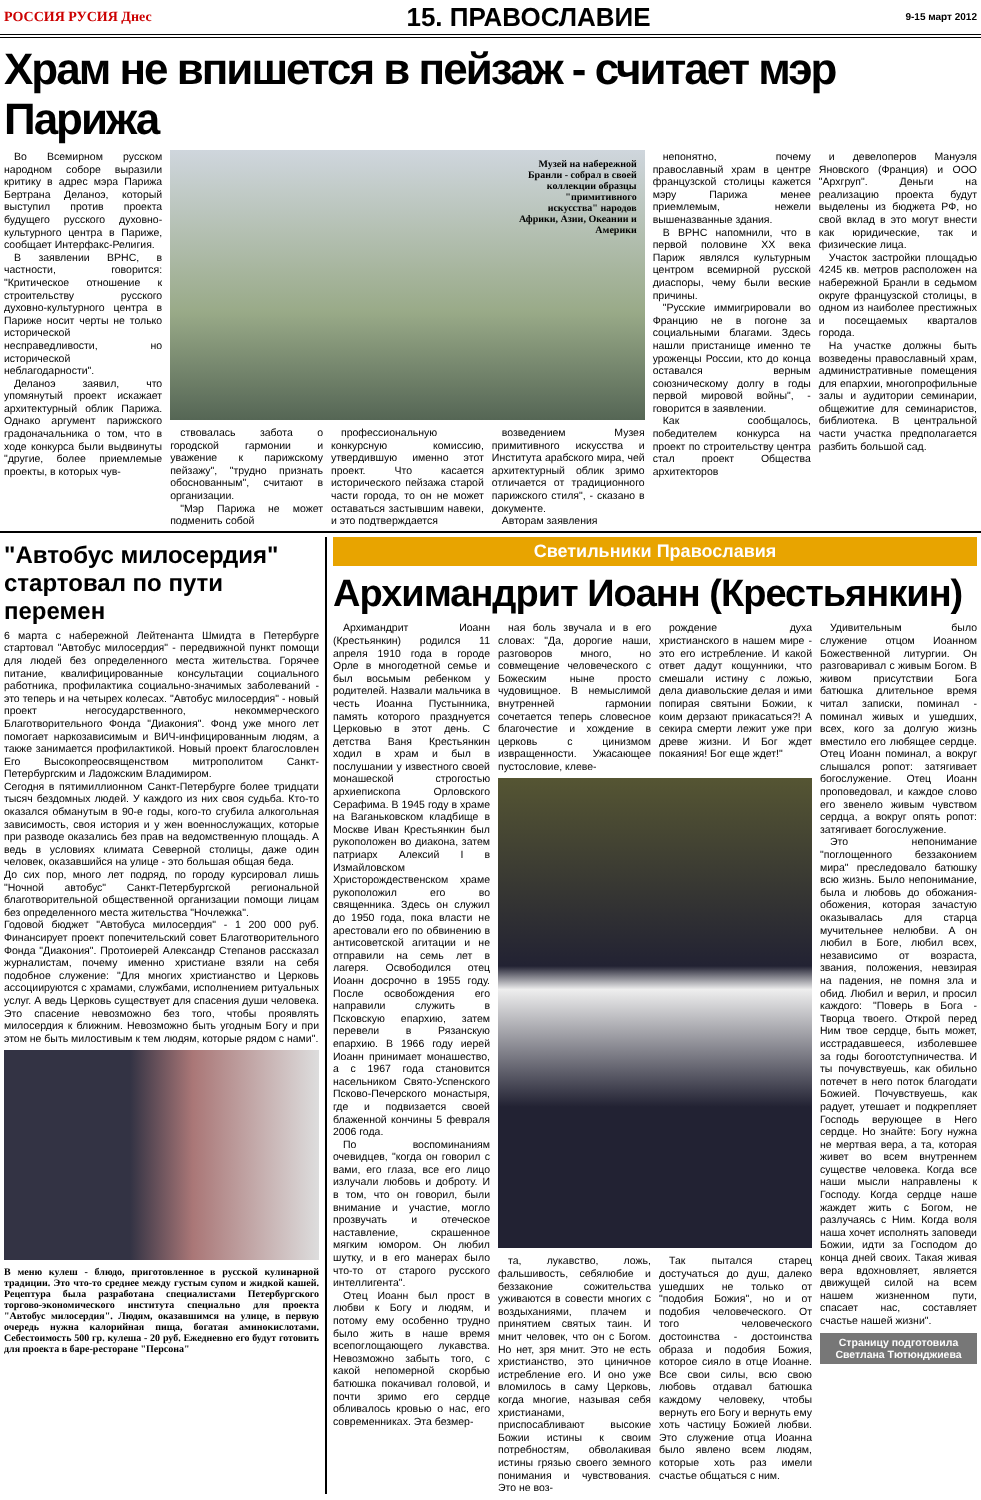РОССИЯ РУСИЯ Днес 15. ПРАВОСЛАВИЕ 9-15 март 2012
Храм не впишется в пейзаж - считает мэр Парижа
Во Всемирном русском народном соборе выразили критику в адрес мэра Парижа Бертрана Деланоэ, который выступил против проекта будущего русского духовно-культурного центра в Париже, сообщает Интерфакс-Религия.
В заявлении ВРНС, в частности, говорится: "Критическое отношение к строительству русского духовно-культурного центра в Париже носит черты не только исторической несправедливости, но исторической неблагодарности".
Деланоэ заявил, что упомянутый проект искажает архитектурный облик Парижа. Однако аргумент парижского градоначальника о том, что в ходе конкурса были выдвинуты "другие, более приемлемые проекты, в которых чув-
Музей на набережной Бранли - собрал в своей коллекции образцы "примитивного искусства" народов Африки, Азии, Океании и Америки
ствовалась забота о городской гармонии и уважение к парижскому пейзажу", "трудно признать обоснованным", считают в организации.
"Мэр Парижа не может подменить собой
профессиональную конкурсную комиссию, утвердившую именно этот проект. Что касается исторического пейзажа старой части города, то он не может оставаться застывшим навеки, и это подтверждается
возведением Музея примитивного искусства и Института арабского мира, чей архитектурный облик зримо отличается от традиционного парижского стиля", - сказано в документе.
Авторам заявления
непонятно, почему православный храм в центре французской столицы кажется мэру Парижа менее приемлемым, нежели вышеназванные здания.
В ВРНС напомнили, что в первой половине XX века Париж являлся культурным центром всемирной русской диаспоры, чему были веские причины.
"Русские иммигрировали во Францию не в погоне за социальными благами. Здесь нашли пристанище именно те уроженцы России, кто до конца оставался верным союзническому долгу в годы первой мировой войны", - говорится в заявлении.
Как сообщалось, победителем конкурса на проект по строительству центра стал проект Общества архитекторов
и девелоперов Мануэля Яновского (Франция) и ООО "Архгруп". Деньги на реализацию проекта будут выделены из бюджета РФ, но свой вклад в это могут внести как юридические, так и физические лица.
Участок застройки площадью 4245 кв. метров расположен на набережной Бранли в седьмом округе французской столицы, в одном из наиболее престижных и посещаемых кварталов города.
На участке должны быть возведены православный храм, административные помещения для епархии, многопрофильные залы и аудитории семинарии, общежитие для семинаристов, библиотека. В центральной части участка предполагается разбить большой сад.
"Автобус милосердия" стартовал по пути перемен
6 марта с набережной Лейтенанта Шмидта в Петербурге стартовал "Автобус милосердия" - передвижной пункт помощи для людей без определенного места жительства. Горячее питание, квалифицированные консультации социального работника, профилактика социально-значимых заболеваний - это теперь и на четырех колесах. "Автобус милосердия" - новый проект негосударственного, некоммерческого Благотворительного Фонда "Диакония". Фонд уже много лет помогает наркозависимым и ВИЧ-инфицированным людям, а также занимается профилактикой. Новый проект благословлен Его Высокопреосвященством митрополитом Санкт-Петербургским и Ладожским Владимиром.
Сегодня в пятимиллионном Санкт-Петербурге более тридцати тысяч бездомных людей. У каждого из них своя судьба. Кто-то оказался обманутым в 90-е годы, кого-то сгубила алкогольная зависимость, своя история и у жен военнослужащих, которые при разводе оказались без прав на ведомственную площадь. А ведь в условиях климата Северной столицы, даже один человек, оказавшийся на улице - это большая общая беда.
До сих пор, много лет подряд, по городу курсировал лишь "Ночной автобус" Санкт-Петербургской региональной благотворительной общественной организации помощи лицам без определенного места жительства "Ночлежка".
Годовой бюджет "Автобуса милосердия" - 1 200 000 руб. Финансирует проект попечительский совет Благотворительного Фонда "Диакония". Протоиерей Александр Степанов рассказал журналистам, почему именно христиане взяли на себя подобное служение: "Для многих христианство и Церковь ассоциируются с храмами, службами, исполнением ритуальных услуг. А ведь Церковь существует для спасения души человека. Это спасение невозможно без того, чтобы проявлять милосердия к ближним. Невозможно быть угодным Богу и при этом не быть милостивым к тем людям, которые рядом с нами".
В меню кулеш - блюдо, приготовленное в русской кулинарной традиции. Это что-то среднее между густым супом и жидкой кашей. Рецептура была разработана специалистами Петербургского торгово-экономического института специально для проекта "Автобус милосердия". Людям, оказавшимся на улице, в первую очередь нужна калорийная пища, богатая аминокислотами. Себестоимость 500 гр. кулеша - 20 руб. Ежедневно его будут готовить для проекта в баре-ресторане "Персона"
Светильники Православия
Архимандрит Иоанн (Крестьянкин)
Архимандрит Иоанн (Крестьянкин) родился 11 апреля 1910 года в городе Орле в многодетной семье и был восьмым ребенком у родителей. Назвали мальчика в честь Иоанна Пустынника, память которого празднуется Церковью в этот день. С детства Ваня Крестьянкин ходил в храм и был в послушании у известного своей монашеской строгостью архиепископа Орловского Серафима. В 1945 году в храме на Ваганьковском кладбище в Москве Иван Крестьянкин был рукоположен во диакона, затем патриарх Алексий I в Измайловском Христорождественском храме рукоположил его во священника. Здесь он служил до 1950 года, пока власти не арестовали его по обвинению в антисоветской агитации и не отправили на семь лет в лагеря. Освободился отец Иоанн досрочно в 1955 году. После освобождения его направили служить в Псковскую епархию, затем перевели в Рязанскую епархию. В 1966 году иерей Иоанн принимает монашество, а с 1967 года становится насельником Свято-Успенского Псково-Печерского монастыря, где и подвизается своей блаженной кончины 5 февраля 2006 года.
По воспоминаниям очевидцев, "когда он говорил с вами, его глаза, все его лицо излучали любовь и доброту. И в том, что он говорил, были внимание и участие, могло прозвучать и отеческое наставление, скрашенное мягким юмором. Он любил шутку, и в его манерах было что-то от старого русского интеллигента".
Отец Иоанн был прост в любви к Богу и людям, и потому ему особенно трудно было жить в наше время всепоглощающего лукавства. Невозможно забыть того, с какой непомерной скорбью батюшка покачивал головой, и почти зримо его сердце обливалось кровью о нас, его современниках. Эта безмер-
ная боль звучала и в его словах: "Да, дорогие наши, разговоров много, но совмещение человеческого с Божеским ныне просто чудовищное. В немыслимой внутренней гармонии сочетается теперь словесное благочестие и хождение в церковь с цинизмом извращенности. Ужасающее пустословие, клеве-
рождение духа христианского в нашем мире - это его истребление. И какой ответ дадут кощунники, что смешали истину с ложью, дела диавольские делая и ими попирая святыни Божии, к коим дерзают прикасаться?! А секира смерти лежит уже при древе жизни. И Бог ждет покаяния! Бог еще ждет!"
та, лукавство, ложь, фальшивость, себялюбие и беззаконие сожительства уживаются в совести многих с воздыханиями, плачем и принятием святых таин. И мнит человек, что он с Богом. Но нет, зря мнит. Это не есть христианство, это циничное истребление его. И оно уже вломилось в саму Церковь, когда многие, называя себя христианами, приспосабливают высокие Божии истины к своим потребностям, обволакивая истины грязью своего земного понимания и чувствования. Это не воз-
Так пытался старец достучаться до душ, далеко ушедших не только от "подобия Божия", но и от подобия человеческого. От того человеческого достоинства - достоинства образа и подобия Божия, которое сияло в отце Иоанне. Все свои силы, всю свою любовь отдавал батюшка каждому человеку, чтобы вернуть его Богу и вернуть ему хоть частицу Божией любви. Это служение отца Иоанна было явлено всем людям, которые хоть раз имели счастье общаться с ним.
Удивительным было служение отцом Иоанном Божественной литургии. Он разговаривал с живым Богом. В живом присутствии Бога батюшка длительное время читал записки, поминал - поминал живых и ушедших, всех, кого за долгую жизнь вместило его любящее сердце. Отец Иоанн поминал, а вокруг слышался ропот: затягивает богослужение. Отец Иоанн проповедовал, и каждое слово его звенело живым чувством сердца, а вокруг опять ропот: затягивает богослужение.
Это непонимание "поглощенного беззаконием мира" преследовало батюшку всю жизнь. Было непонимание, была и любовь до обожания-обожения, которая зачастую оказывалась для старца мучительнее нелюбви. А он любил в Боге, любил всех, независимо от возраста, звания, положения, невзирая на падения, не помня зла и обид. Любил и верил, и просил каждого: "Поверь в Бога - Творца твоего. Открой перед Ним твое сердце, быть может, исстрадавшееся, изболевшее за годы богоотступничества. И ты почувствуешь, как обильно потечет в него поток благодати Божией. Почувствуешь, как радует, утешает и подкрепляет Господь верующее в Него сердце. Но знайте: Богу нужна не мертвая вера, а та, которая живет во всем внутреннем существе человека. Когда все наши мысли направлены к Господу. Когда сердце наше жаждет жить с Богом, не разлучаясь с Ним. Когда воля наша хочет исполнять заповеди Божии, идти за Господом до конца дней своих. Такая живая вера вдохновляет, является движущей силой на всем нашем жизненном пути, спасает нас, составляет счастье нашей жизни".
Страницу подготовила Светлана Тютюнджиева